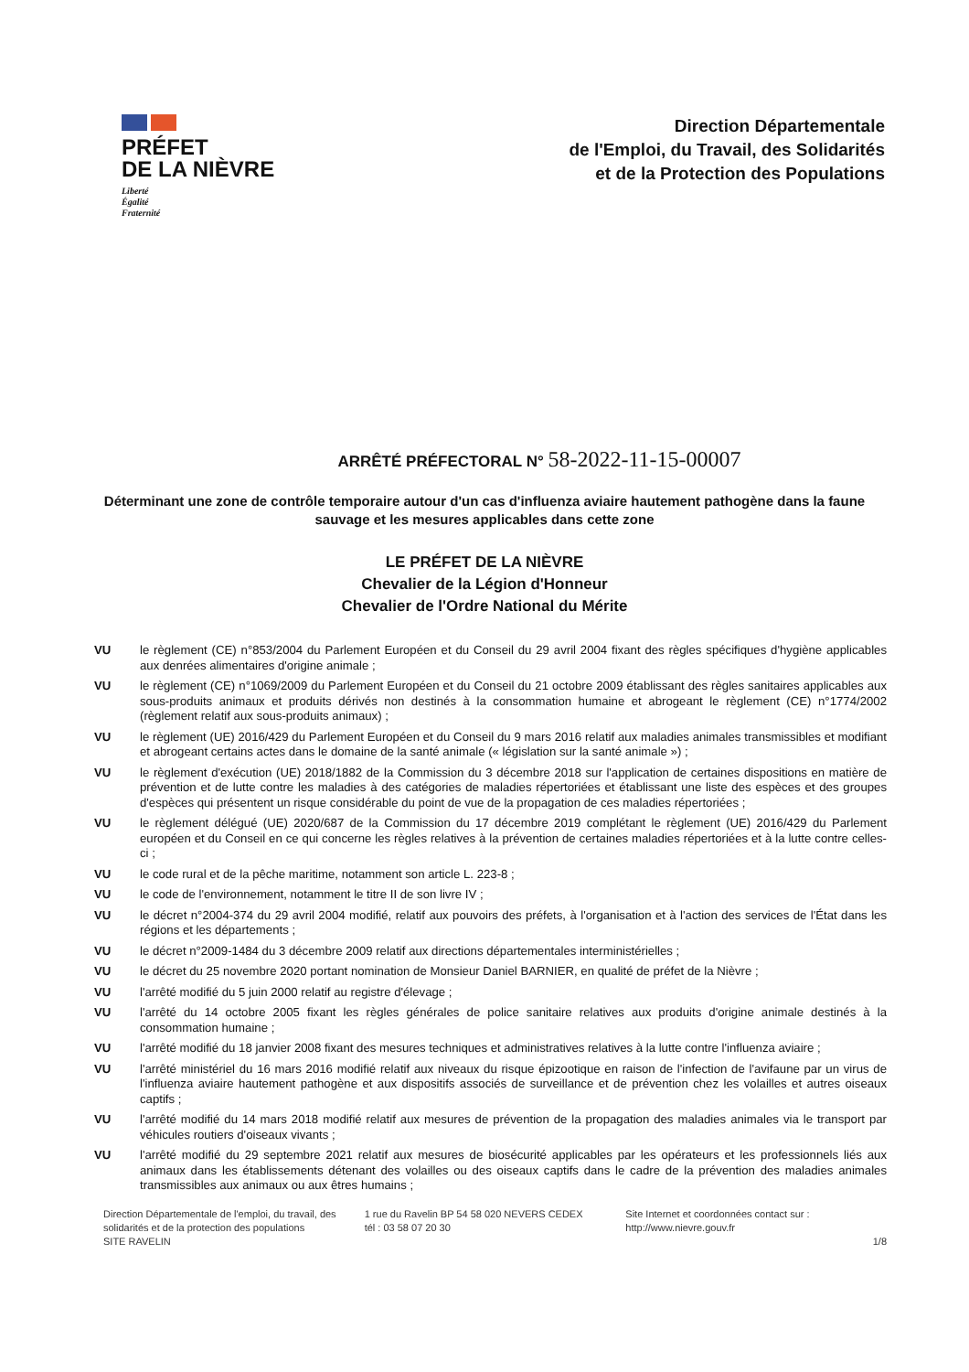PRÉFET
DE LA NIÈVRE
Liberté
Égalité
Fraternité
Direction Départementale
de l'Emploi, du Travail, des Solidarités
et de la Protection des Populations
ARRÊTÉ PRÉFECTORAL N° 58-2022-11-15-00007
Déterminant une zone de contrôle temporaire autour d'un cas d'influenza aviaire hautement pathogène dans la faune sauvage et les mesures applicables dans cette zone
LE PRÉFET DE LA NIÈVRE
Chevalier de la Légion d'Honneur
Chevalier de l'Ordre National du Mérite
VU le règlement (CE) n°853/2004 du Parlement Européen et du Conseil du 29 avril 2004 fixant des règles spécifiques d'hygiène applicables aux denrées alimentaires d'origine animale ;
VU le règlement (CE) n°1069/2009 du Parlement Européen et du Conseil du 21 octobre 2009 établissant des règles sanitaires applicables aux sous-produits animaux et produits dérivés non destinés à la consommation humaine et abrogeant le règlement (CE) n°1774/2002 (règlement relatif aux sous-produits animaux) ;
VU le règlement (UE) 2016/429 du Parlement Européen et du Conseil du 9 mars 2016 relatif aux maladies animales transmissibles et modifiant et abrogeant certains actes dans le domaine de la santé animale (« législation sur la santé animale ») ;
VU le règlement d'exécution (UE) 2018/1882 de la Commission du 3 décembre 2018 sur l'application de certaines dispositions en matière de prévention et de lutte contre les maladies à des catégories de maladies répertoriées et établissant une liste des espèces et des groupes d'espèces qui présentent un risque considérable du point de vue de la propagation de ces maladies répertoriées ;
VU le règlement délégué (UE) 2020/687 de la Commission du 17 décembre 2019 complétant le règlement (UE) 2016/429 du Parlement européen et du Conseil en ce qui concerne les règles relatives à la prévention de certaines maladies répertoriées et à la lutte contre celles-ci ;
VU le code rural et de la pêche maritime, notamment son article L. 223-8 ;
VU le code de l'environnement, notamment le titre II de son livre IV ;
VU le décret n°2004-374 du 29 avril 2004 modifié, relatif aux pouvoirs des préfets, à l'organisation et à l'action des services de l'État dans les régions et les départements ;
VU le décret n°2009-1484 du 3 décembre 2009 relatif aux directions départementales interministérielles ;
VU le décret du 25 novembre 2020 portant nomination de Monsieur Daniel BARNIER, en qualité de préfet de la Nièvre ;
VU l'arrêté modifié du 5 juin 2000 relatif au registre d'élevage ;
VU l'arrêté du 14 octobre 2005 fixant les règles générales de police sanitaire relatives aux produits d'origine animale destinés à la consommation humaine ;
VU l'arrêté modifié du 18 janvier 2008 fixant des mesures techniques et administratives relatives à la lutte contre l'influenza aviaire ;
VU l'arrêté ministériel du 16 mars 2016 modifié relatif aux niveaux du risque épizootique en raison de l'infection de l'avifaune par un virus de l'influenza aviaire hautement pathogène et aux dispositifs associés de surveillance et de prévention chez les volailles et autres oiseaux captifs ;
VU l'arrêté modifié du 14 mars 2018 modifié relatif aux mesures de prévention de la propagation des maladies animales via le transport par véhicules routiers d'oiseaux vivants ;
VU l'arrêté modifié du 29 septembre 2021 relatif aux mesures de biosécurité applicables par les opérateurs et les professionnels liés aux animaux dans les établissements détenant des volailles ou des oiseaux captifs dans le cadre de la prévention des maladies animales transmissibles aux animaux ou aux êtres humains ;
Direction Départementale de l'emploi, du travail, des solidarités et de la protection des populations
SITE RAVELIN
1 rue du Ravelin BP 54 58 020 NEVERS CEDEX
tél : 03 58 07 20 30
Site Internet et coordonnées contact sur :
http://www.nievre.gouv.fr
1/8